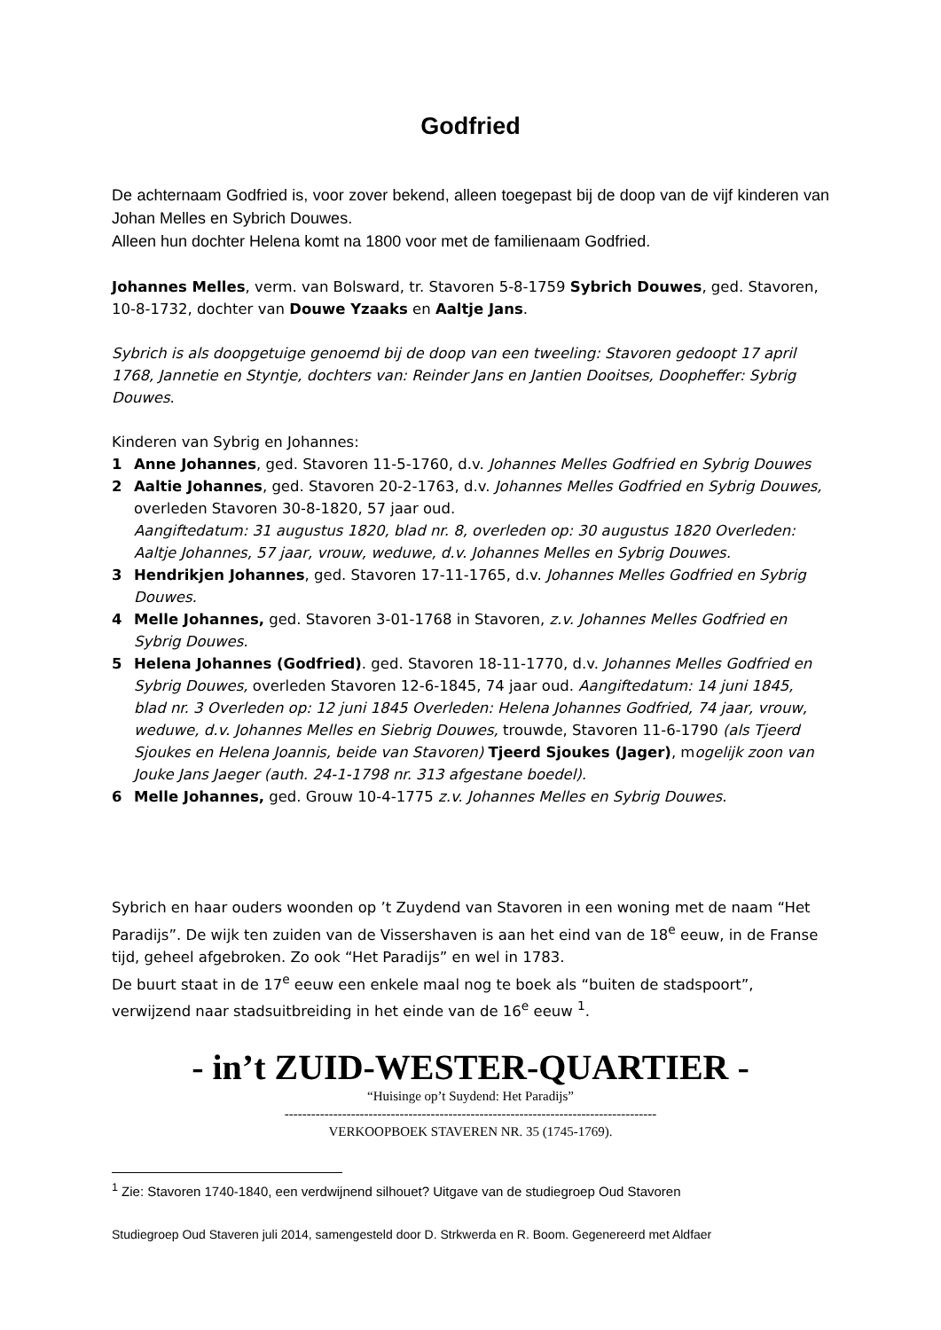Godfried
De achternaam Godfried is, voor zover bekend, alleen toegepast bij de doop van de vijf kinderen van Johan Melles en Sybrich Douwes.
Alleen hun dochter Helena komt na 1800 voor met de familienaam Godfried.
Johannes Melles, verm. van Bolsward, tr. Stavoren 5-8-1759 Sybrich Douwes, ged. Stavoren, 10-8-1732, dochter van Douwe Yzaaks en Aaltje Jans.
Sybrich is als doopgetuige genoemd bij de doop van een tweeling: Stavoren gedoopt 17 april 1768, Jannetie en Styntje, dochters van: Reinder Jans en Jantien Dooitses, Doopheffer: Sybrig Douwes.
Kinderen van Sybrig en Johannes:
1 Anne Johannes, ged. Stavoren 11-5-1760, d.v. Johannes Melles Godfried en Sybrig Douwes
2 Aaltie Johannes, ged. Stavoren 20-2-1763, d.v. Johannes Melles Godfried en Sybrig Douwes, overleden Stavoren 30-8-1820, 57 jaar oud.
Aangiftedatum: 31 augustus 1820, blad nr. 8, overleden op: 30 augustus 1820 Overleden: Aaltje Johannes, 57 jaar, vrouw, weduwe, d.v. Johannes Melles en Sybrig Douwes.
3 Hendrikjen Johannes, ged. Stavoren 17-11-1765, d.v. Johannes Melles Godfried en Sybrig Douwes.
4 Melle Johannes, ged. Stavoren 3-01-1768 in Stavoren, z.v. Johannes Melles Godfried en Sybrig Douwes.
5 Helena Johannes (Godfried). ged. Stavoren 18-11-1770, d.v. Johannes Melles Godfried en Sybrig Douwes, overleden Stavoren 12-6-1845, 74 jaar oud. Aangiftedatum: 14 juni 1845, blad nr. 3 Overleden op: 12 juni 1845 Overleden: Helena Johannes Godfried, 74 jaar, vrouw, weduwe, d.v. Johannes Melles en Siebrig Douwes, trouwde, Stavoren 11-6-1790 (als Tjeerd Sjoukes en Helena Joannis, beide van Stavoren) Tjeerd Sjoukes (Jager), mogelijk zoon van Jouke Jans Jaeger (auth. 24-1-1798 nr. 313 afgestane boedel).
6 Melle Johannes, ged. Grouw 10-4-1775 z.v. Johannes Melles en Sybrig Douwes.
Sybrich en haar ouders woonden op ’t Zuydend van Stavoren in een woning met de naam “Het Paradijs”. De wijk ten zuiden van de Vissershaven is aan het eind van de 18<sup>e</sup> eeuw, in de Franse tijd, geheel afgebroken. Zo ook “Het Paradijs” en wel in 1783.
De buurt staat in de 17<sup>e</sup> eeuw een enkele maal nog te boek als “buiten de stadspoort”, verwijzend naar stadsuitbreiding in het einde van de 16<sup>e</sup> eeuw <sup>1</sup>.
- in’t ZUID-WESTER-QUARTIER -
“Huisinge op’t Suydend: Het Paradijs”
------------------------------------------------------------------------------------
VERKOOPBOEK STAVEREN NR. 35 (1745-1769).
<sup>1</sup> Zie: Stavoren 1740-1840, een verdwijnend silhouet? Uitgave van de studiegroep Oud Stavoren
Studiegroep Oud Staveren juli 2014, samengesteld door D. Strkwerda en R. Boom. Gegenereerd met Aldfaer